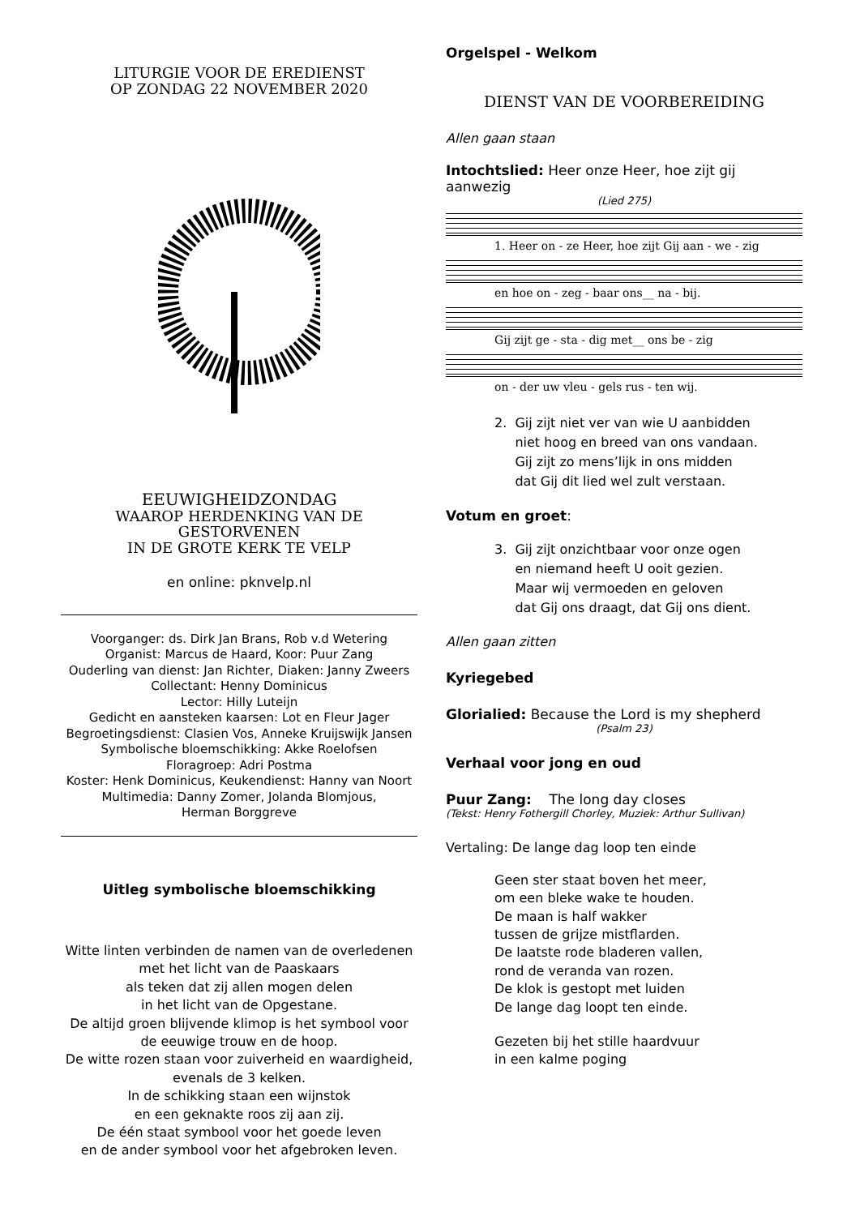LITURGIE VOOR DE EREDIENST
OP ZONDAG 22 NOVEMBER 2020
EEUWIGHEIDZONDAG
WAAROP HERDENKING VAN DE GESTORVENEN
IN DE GROTE KERK TE VELP
en online: pknvelp.nl
Voorganger: ds. Dirk Jan Brans, Rob v.d Wetering
Organist: Marcus de Haard, Koor: Puur Zang
Ouderling van dienst: Jan Richter, Diaken: Janny Zweers
Collectant: Henny Dominicus
Lector: Hilly Luteijn
Gedicht en aansteken kaarsen: Lot en Fleur Jager
Begroetingsdienst: Clasien Vos, Anneke Kruijswijk Jansen
Symbolische bloemschikking: Akke Roelofsen
Floragroep: Adri Postma
Koster: Henk Dominicus, Keukendienst: Hanny van Noort
Multimedia: Danny Zomer, Jolanda Blomjous,
Herman Borggreve
Uitleg symbolische bloemschikking
Witte linten verbinden de namen van de overledenen
met het licht van de Paaskaars
als teken dat zij allen mogen delen
in het licht van de Opgestane.
De altijd groen blijvende klimop is het symbool voor
de eeuwige trouw en de hoop.
De witte rozen staan voor zuiverheid en waardigheid,
evenals de 3 kelken.
In de schikking staan een wijnstok
en een geknakte roos zij aan zij.
De één staat symbool voor het goede leven
en de ander symbool voor het afgebroken leven.
Orgelspel - Welkom
DIENST VAN DE VOORBEREIDING
Allen gaan staan
Intochtslied: Heer onze Heer, hoe zijt gij aanwezig
(Lied 275)
1. Heer on - ze Heer, hoe zijt Gij aan - we - zig
en hoe on - zeg - baar ons__ na - bij.
Gij zijt ge - sta - dig met__ ons be - zig
on - der uw vleu - gels rus - ten wij.
2. Gij zijt niet ver van wie U aanbidden
niet hoog en breed van ons vandaan.
Gij zijt zo mens’lijk in ons midden
dat Gij dit lied wel zult verstaan.
Votum en groet:
3. Gij zijt onzichtbaar voor onze ogen
en niemand heeft U ooit gezien.
Maar wij vermoeden en geloven
dat Gij ons draagt, dat Gij ons dient.
Allen gaan zitten
Kyriegebed
Glorialied: Because the Lord is my shepherd
(Psalm 23)
Verhaal voor jong en oud
Puur Zang: The long day closes
(Tekst: Henry Fothergill Chorley, Muziek: Arthur Sullivan)
Vertaling: De lange dag loop ten einde
Geen ster staat boven het meer,
om een bleke wake te houden.
De maan is half wakker
tussen de grijze mistflarden.
De laatste rode bladeren vallen,
rond de veranda van rozen.
De klok is gestopt met luiden
De lange dag loopt ten einde.
Gezeten bij het stille haardvuur
in een kalme poging